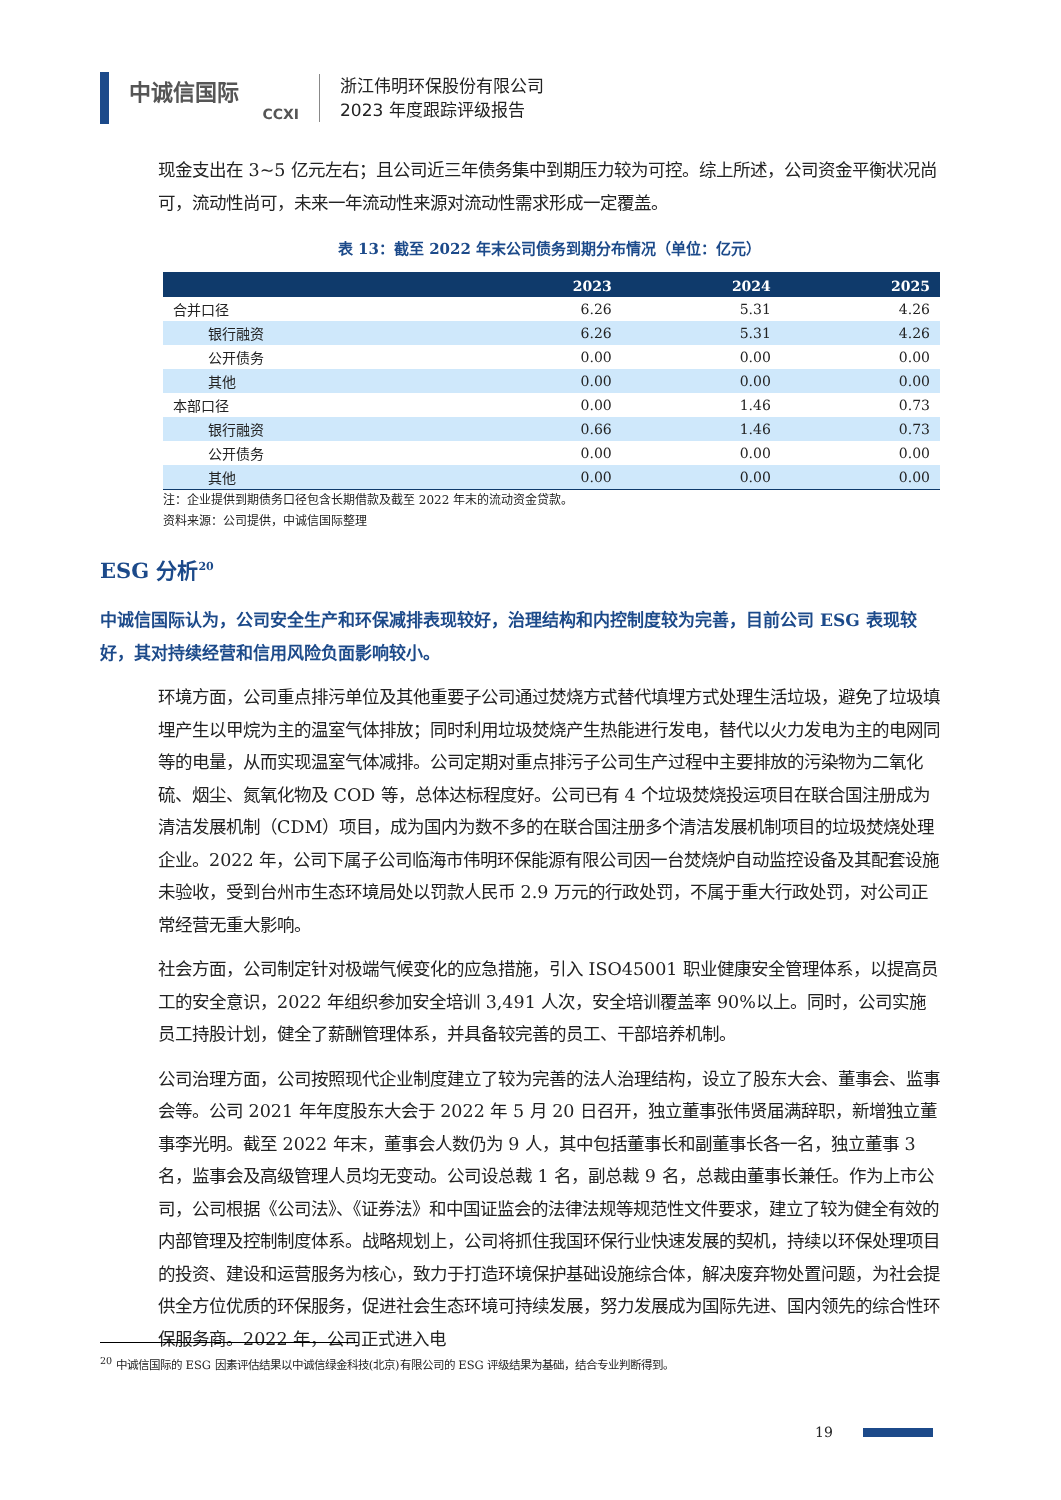中诚信国际
CCXI
浙江伟明环保股份有限公司
2023 年度跟踪评级报告
现金支出在 3~5 亿元左右；且公司近三年债务集中到期压力较为可控。综上所述，公司资金平衡状况尚可，流动性尚可，未来一年流动性来源对流动性需求形成一定覆盖。
表 13：截至 2022 年末公司债务到期分布情况（单位：亿元）
| | 2023 | 2024 | 2025 |
| --- | --- | --- | --- |
| 合并口径 | 6.26 | 5.31 | 4.26 |
| 银行融资 | 6.26 | 5.31 | 4.26 |
| 公开债务 | 0.00 | 0.00 | 0.00 |
| 其他 | 0.00 | 0.00 | 0.00 |
| 本部口径 | 0.00 | 1.46 | 0.73 |
| 银行融资 | 0.66 | 1.46 | 0.73 |
| 公开债务 | 0.00 | 0.00 | 0.00 |
| 其他 | 0.00 | 0.00 | 0.00 |
注：企业提供到期债务口径包含长期借款及截至 2022 年末的流动资金贷款。
资料来源：公司提供，中诚信国际整理
ESG 分析<sup>20</sup>
中诚信国际认为，公司安全生产和环保减排表现较好，治理结构和内控制度较为完善，目前公司 ESG 表现较好，其对持续经营和信用风险负面影响较小。
环境方面，公司重点排污单位及其他重要子公司通过焚烧方式替代填埋方式处理生活垃圾，避免了垃圾填埋产生以甲烷为主的温室气体排放；同时利用垃圾焚烧产生热能进行发电，替代以火力发电为主的电网同等的电量，从而实现温室气体减排。公司定期对重点排污子公司生产过程中主要排放的污染物为二氧化硫、烟尘、氮氧化物及 COD 等，总体达标程度好。公司已有 4 个垃圾焚烧投运项目在联合国注册成为清洁发展机制（CDM）项目，成为国内为数不多的在联合国注册多个清洁发展机制项目的垃圾焚烧处理企业。2022 年，公司下属子公司临海市伟明环保能源有限公司因一台焚烧炉自动监控设备及其配套设施未验收，受到台州市生态环境局处以罚款人民币 2.9 万元的行政处罚，不属于重大行政处罚，对公司正常经营无重大影响。
社会方面，公司制定针对极端气候变化的应急措施，引入 ISO45001 职业健康安全管理体系，以提高员工的安全意识，2022 年组织参加安全培训 3,491 人次，安全培训覆盖率 90%以上。同时，公司实施员工持股计划，健全了薪酬管理体系，并具备较完善的员工、干部培养机制。
公司治理方面，公司按照现代企业制度建立了较为完善的法人治理结构，设立了股东大会、董事会、监事会等。公司 2021 年年度股东大会于 2022 年 5 月 20 日召开，独立董事张伟贤届满辞职，新增独立董事李光明。截至 2022 年末，董事会人数仍为 9 人，其中包括董事长和副董事长各一名，独立董事 3 名，监事会及高级管理人员均无变动。公司设总裁 1 名，副总裁 9 名，总裁由董事长兼任。作为上市公司，公司根据《公司法》、《证券法》和中国证监会的法律法规等规范性文件要求，建立了较为健全有效的内部管理及控制制度体系。战略规划上，公司将抓住我国环保行业快速发展的契机，持续以环保处理项目的投资、建设和运营服务为核心，致力于打造环境保护基础设施综合体，解决废弃物处置问题，为社会提供全方位优质的环保服务，促进社会生态环境可持续发展，努力发展成为国际先进、国内领先的综合性环保服务商。2022 年，公司正式进入电
<sup>20</sup> 中诚信国际的 ESG 因素评估结果以中诚信绿金科技(北京)有限公司的 ESG 评级结果为基础，结合专业判断得到。
19